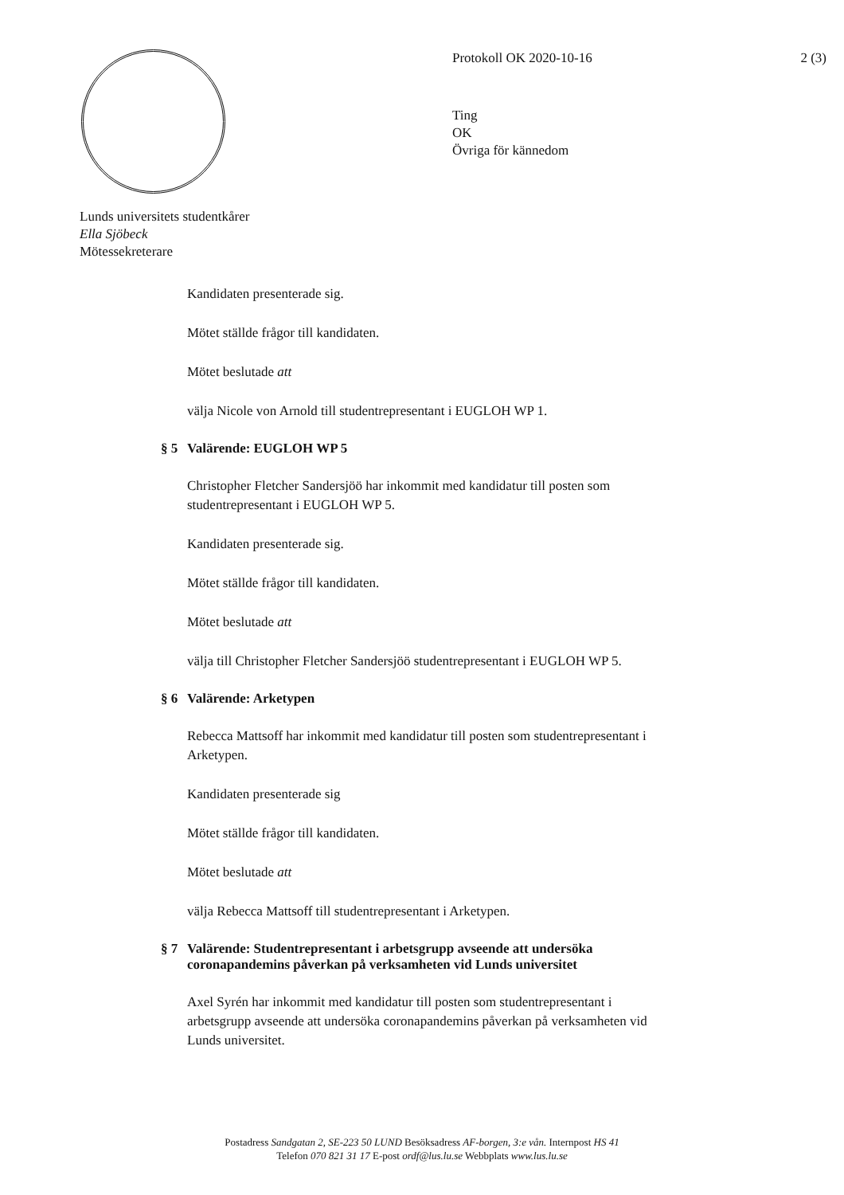Lunds universitets studentkårer
Ella Sjöbeck
Mötessekreterare
Protokoll OK 2020-10-16 2 (3)
Ting
OK
Övriga för kännedom
Kandidaten presenterade sig.
Mötet ställde frågor till kandidaten.
Mötet beslutade att
välja Nicole von Arnold till studentrepresentant i EUGLOH WP 1.
§ 5 Valärende: EUGLOH WP 5
Christopher Fletcher Sandersjöö har inkommit med kandidatur till posten som studentrepresentant i EUGLOH WP 5.
Kandidaten presenterade sig.
Mötet ställde frågor till kandidaten.
Mötet beslutade att
välja till Christopher Fletcher Sandersjöö studentrepresentant i EUGLOH WP 5.
§ 6 Valärende: Arketypen
Rebecca Mattsoff har inkommit med kandidatur till posten som studentrepresentant i Arketypen.
Kandidaten presenterade sig
Mötet ställde frågor till kandidaten.
Mötet beslutade att
välja Rebecca Mattsoff till studentrepresentant i Arketypen.
§ 7 Valärende: Studentrepresentant i arbetsgrupp avseende att undersöka coronapandemins påverkan på verksamheten vid Lunds universitet
Axel Syrén har inkommit med kandidatur till posten som studentrepresentant i arbetsgrupp avseende att undersöka coronapandemins påverkan på verksamheten vid Lunds universitet.
Postadress Sandgatan 2, SE-223 50 LUND Besöksadress AF-borgen, 3:e vån. Internpost HS 41
Telefon 070 821 31 17 E-post ordf@lus.lu.se Webbplats www.lus.lu.se